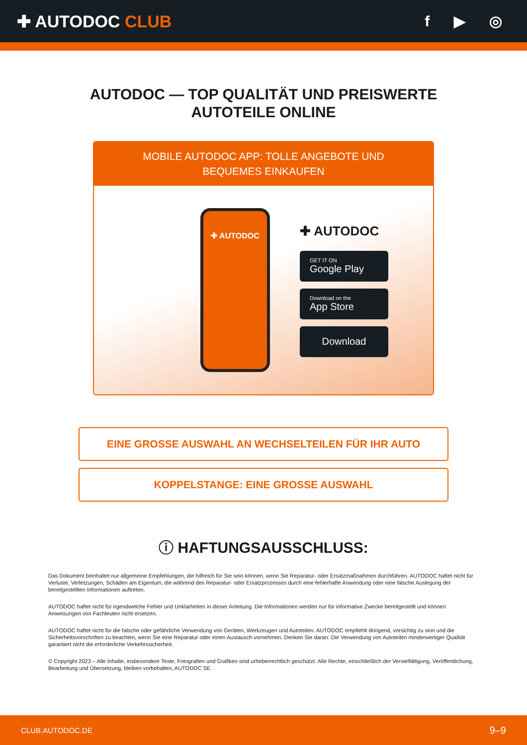✚ AUTODOC CLUB f ▶ ◎
AUTODOC — TOP QUALITÄT UND PREISWERTE
AUTOTEILE ONLINE
MOBILE AUTODOC APP: TOLLE ANGEBOTE UND BEQUEMES EINKAUFEN
✚ AUTODOC
✚ AUTODOC
GET IT ON
Google Play
Download on the
App Store
Download
EINE GROSSE AUSWAHL AN WECHSELTEILEN FÜR IHR AUTO
KOPPELSTANGE: EINE GROSSE AUSWAHL
ⓘ HAFTUNGSAUSSCHLUSS:
Das Dokument beinhaltet nur allgemeine Empfehlungen, die hilfreich für Sie sein können, wenn Sie Reparatur- oder Ersatzmaßnahmen durchführen. AUTODOC haftet nicht für Verluste, Verletzungen, Schäden am Eigentum, die während des Reparatur- oder Ersatzprozesses durch eine fehlerhafte Anwendung oder eine falsche Auslegung der bereitgestellten Informationen auftreten.
AUTODOC haftet nicht für irgendwelche Fehler und Unklarheiten in dieser Anleitung. Die Informationen werden nur für informative Zwecke bereitgestellt und können Anweisungen von Fachleuten nicht ersetzen.
AUTODOC haftet nicht für die falsche oder gefährliche Verwendung von Geräten, Werkzeugen und Autoteilen. AUTODOC empfiehlt dringend, vorsichtig zu sein und die Sicherheitsvorschriften zu beachten, wenn Sie eine Reparatur oder einen Austausch vornehmen. Denken Sie daran: Die Verwendung von Autoteilen minderwertiger Qualität garantiert nicht die erforderliche Verkehrssicherheit.
© Copyright 2023 – Alle Inhalte, insbesondere Texte, Fotografien und Grafiken sind urheberrechtlich geschützt. Alle Rechte, einschließlich der Vervielfältigung, Veröffentlichung, Bearbeitung und Übersetzung, bleiben vorbehalten, AUTODOC SE.
CLUB.AUTODOC.DE 9–9